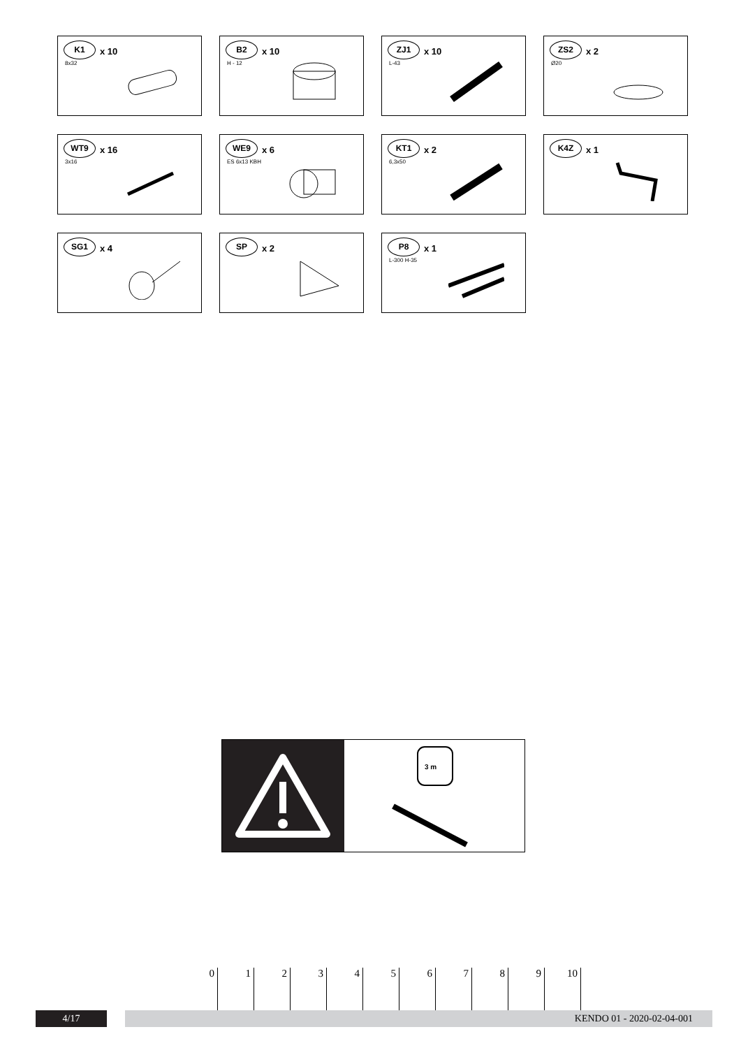K1
8x32
x 10
B2
H - 12
x 10
ZJ1
L-43
x 10
ZS2
Ø20
x 2
WT9
3x16
x 16
WE9
ES 6x13 KBH
x 6
KT1
6,3x50
x 2
K4Z
x 1
SG1
x 4
SP
x 2
P8
L-300 H-35
x 1
3 m
0123456789 10
4/17 KENDO 01 - 2020-02-04-001